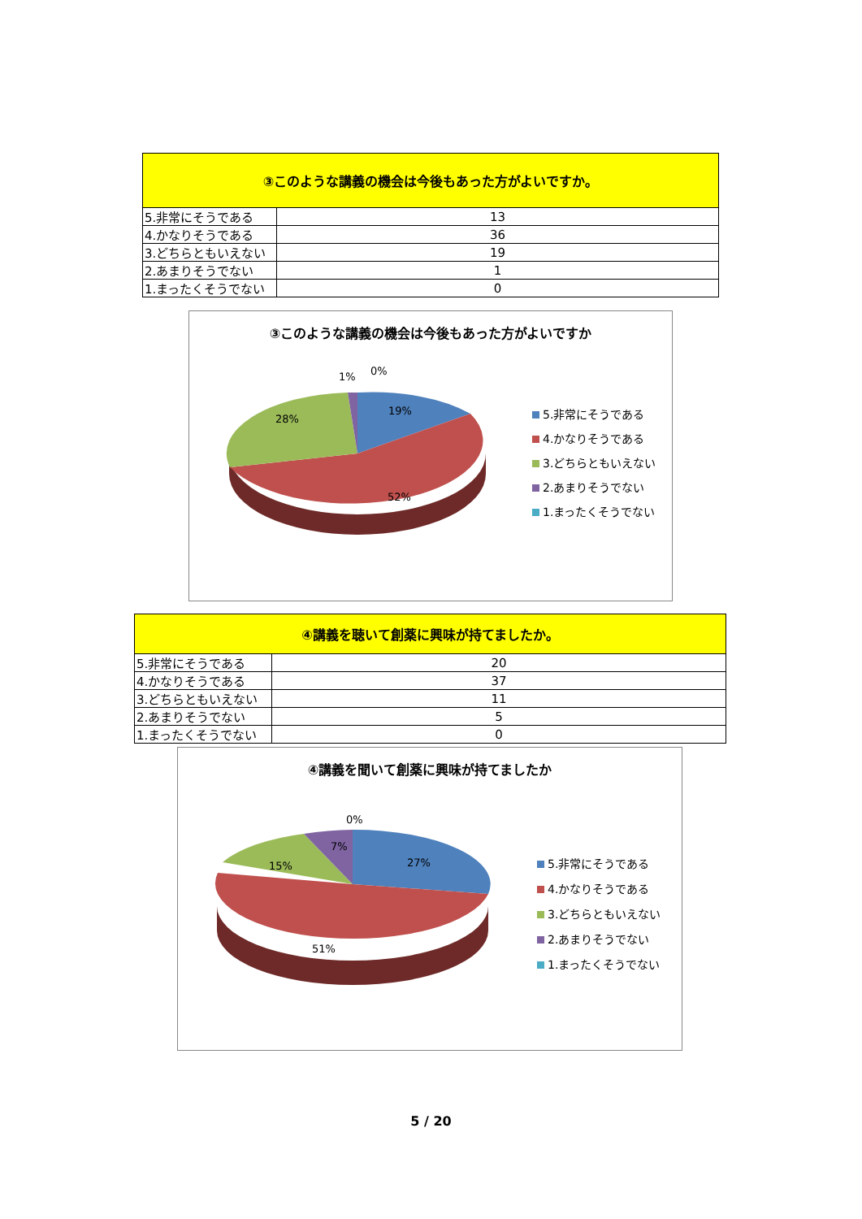| ③このような講義の機会は今後もあった方がよいですか。 | |
| --- | --- |
| 5.非常にそうである | 13 |
| 4.かなりそうである | 36 |
| 3.どちらともいえない | 19 |
| 2.あまりそうでない | 1 |
| 1.まったくそうでない | 0 |
③このような講義の機会は今後もあった方がよいですか
1% 0%
19%
28%
52%
5.非常にそうである
4.かなりそうである
3.どちらともいえない
2.あまりそうでない
1.まったくそうでない
| ④講義を聴いて創薬に興味が持てましたか。 | |
| --- | --- |
| 5.非常にそうである | 20 |
| 4.かなりそうである | 37 |
| 3.どちらともいえない | 11 |
| 2.あまりそうでない | 5 |
| 1.まったくそうでない | 0 |
④講義を聞いて創薬に興味が持てましたか
0%
7%
27% 15%
51%
5.非常にそうである
4.かなりそうである
3.どちらともいえない
2.あまりそうでない
1.まったくそうでない
5 / 20